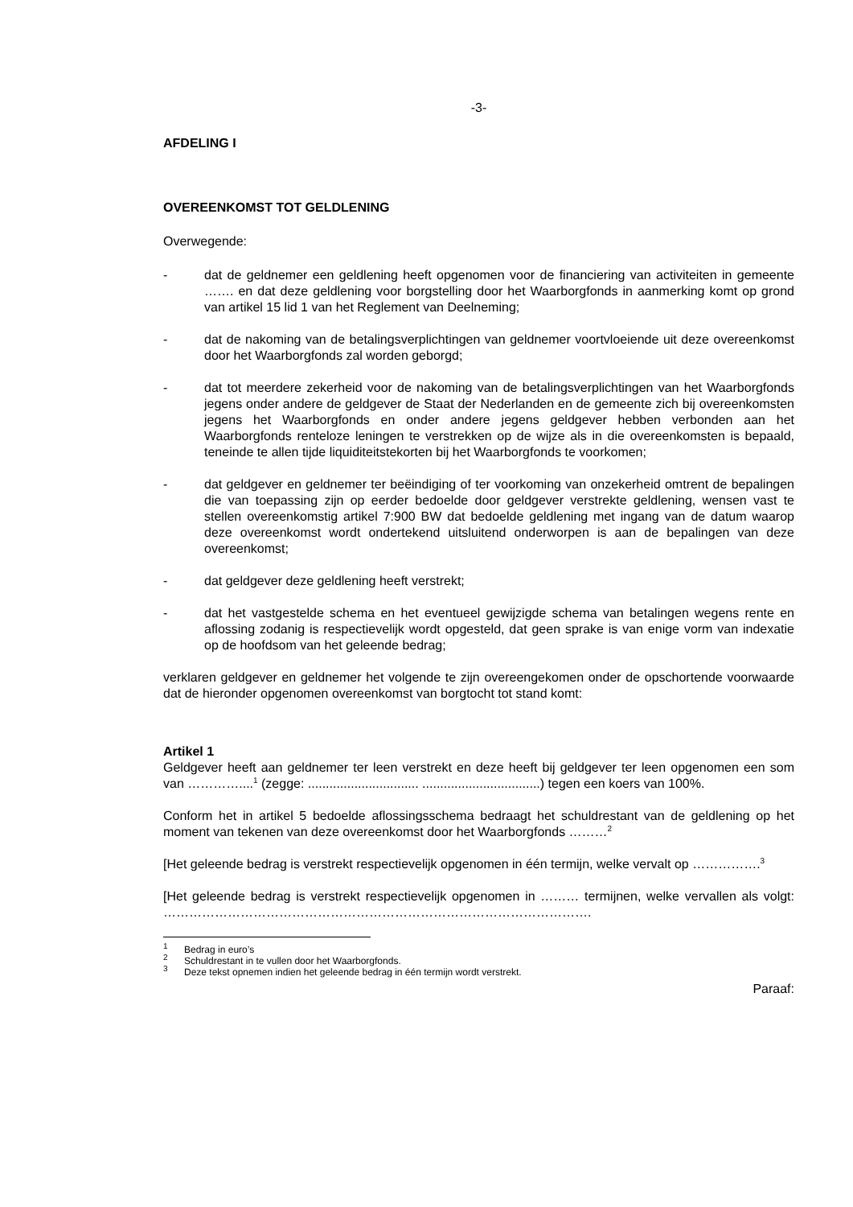-3-
AFDELING I
OVEREENKOMST TOT GELDLENING
Overwegende:
- dat de geldnemer een geldlening heeft opgenomen voor de financiering van activiteiten in gemeente ……. en dat deze geldlening voor borgstelling door het Waarborgfonds in aanmerking komt op grond van artikel 15 lid 1 van het Reglement van Deelneming;
- dat de nakoming van de betalingsverplichtingen van geldnemer voortvloeiende uit deze overeenkomst door het Waarborgfonds zal worden geborgd;
- dat tot meerdere zekerheid voor de nakoming van de betalingsverplichtingen van het Waarborgfonds jegens onder andere de geldgever de Staat der Nederlanden en de gemeente zich bij overeenkomsten jegens het Waarborgfonds en onder andere jegens geldgever hebben verbonden aan het Waarborgfonds renteloze leningen te verstrekken op de wijze als in die overeenkomsten is bepaald, teneinde te allen tijde liquiditeitstekorten bij het Waarborgfonds te voorkomen;
- dat geldgever en geldnemer ter beëindiging of ter voorkoming van onzekerheid omtrent de bepalingen die van toepassing zijn op eerder bedoelde door geldgever verstrekte geldlening, wensen vast te stellen overeenkomstig artikel 7:900 BW dat bedoelde geldlening met ingang van de datum waarop deze overeenkomst wordt ondertekend uitsluitend onderworpen is aan de bepalingen van deze overeenkomst;
- dat geldgever deze geldlening heeft verstrekt;
- dat het vastgestelde schema en het eventueel gewijzigde schema van betalingen wegens rente en aflossing zodanig is respectievelijk wordt opgesteld, dat geen sprake is van enige vorm van indexatie op de hoofdsom van het geleende bedrag;
verklaren geldgever en geldnemer het volgende te zijn overeengekomen onder de opschortende voorwaarde dat de hieronder opgenomen overeenkomst van borgtocht tot stand komt:
Artikel 1
Geldgever heeft aan geldnemer ter leen verstrekt en deze heeft bij geldgever ter leen opgenomen een som van …………....<sup>1</sup> (zegge: ............................... .................................) tegen een koers van 100%.
Conform het in artikel 5 bedoelde aflossingsschema bedraagt het schuldrestant van de geldlening op het moment van tekenen van deze overeenkomst door het Waarborgfonds ………<sup>2</sup>
[Het geleende bedrag is verstrekt respectievelijk opgenomen in één termijn, welke vervalt op …………….<sup>3</sup>
[Het geleende bedrag is verstrekt respectievelijk opgenomen in ……… termijnen, welke vervallen als volgt: ……………………………………………………………………………………….
<sup>1</sup> Bedrag in euro’s
<sup>2</sup> Schuldrestant in te vullen door het Waarborgfonds.
<sup>3</sup> Deze tekst opnemen indien het geleende bedrag in één termijn wordt verstrekt.
Paraaf: